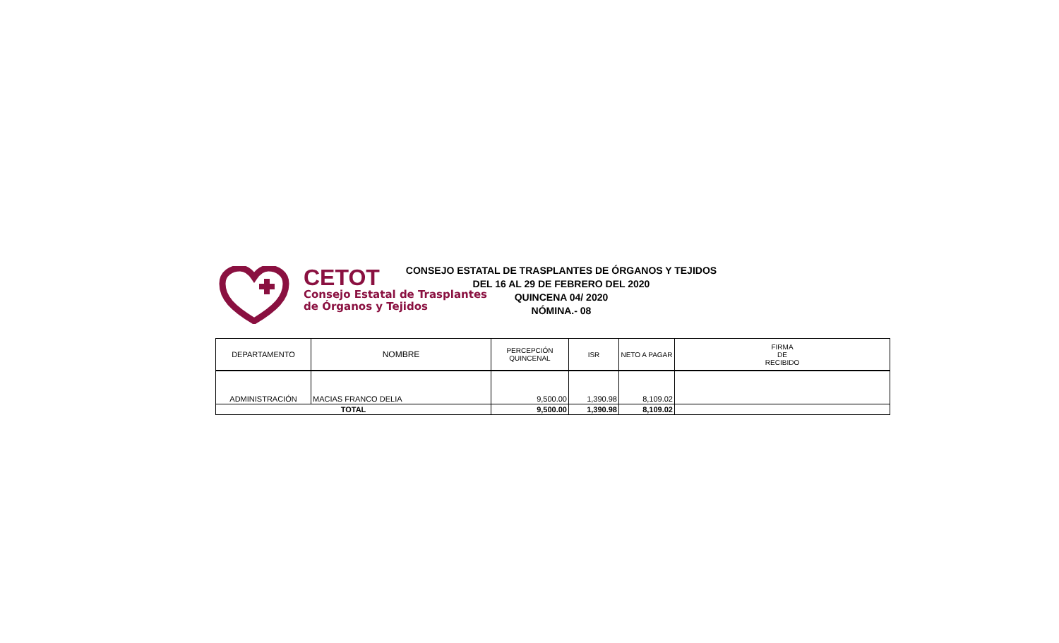CETOT
Consejo Estatal de Trasplantes
de Órganos y Tejidos
CONSEJO ESTATAL DE TRASPLANTES DE ÓRGANOS Y TEJIDOS
DEL 16 AL 29 DE FEBRERO DEL 2020
QUINCENA 04/ 2020
NÓMINA.- 08
| DEPARTAMENTO | NOMBRE | PERCEPCIÓN QUINCENAL | ISR | NETO A PAGAR | FIRMA DE RECIBIDO |
| --- | --- | --- | --- | --- | --- |
| ADMINISTRACIÓN | MACIAS FRANCO DELIA | 9,500.00 | 1,390.98 | 8,109.02 | |
| TOTAL | | 9,500.00 | 1,390.98 | 8,109.02 | |